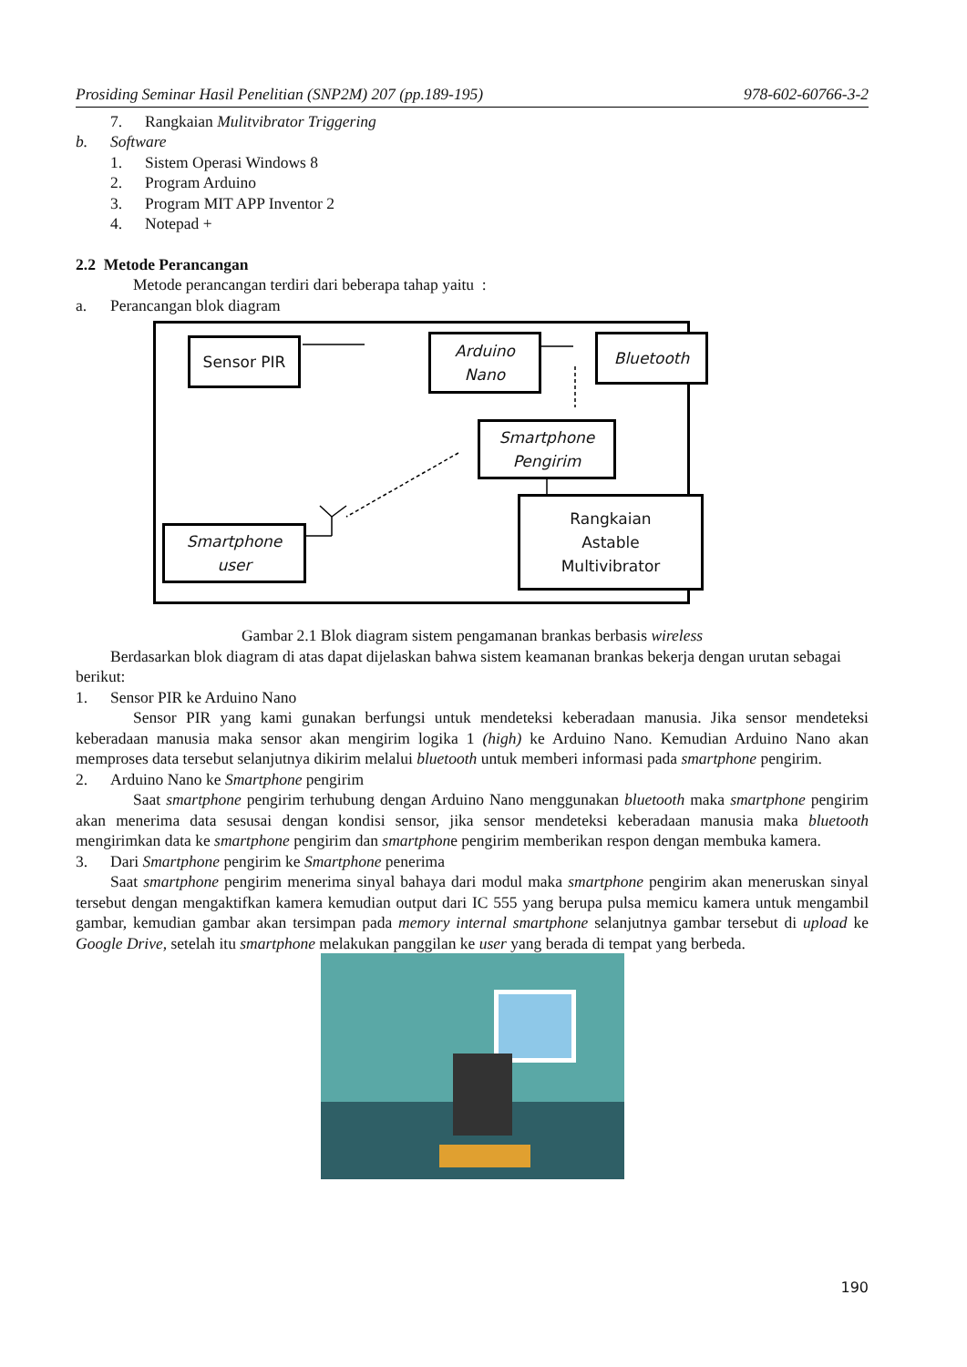Prosiding Seminar Hasil Penelitian (SNP2M) 207 (pp.189-195) 978-602-60766-3-2
7. Rangkaian Mulitvibrator Triggering
b. Software
1. Sistem Operasi Windows 8
2. Program Arduino
3. Program MIT APP Inventor 2
4. Notepad +
2.2 Metode Perancangan
Metode perancangan terdiri dari beberapa tahap yaitu :
a. Perancangan blok diagram
Sensor PIR
Arduino
Nano
Bluetooth
Smartphone
Pengirim
Smartphone
user
Rangkaian
Astable
Multivibrator
Gambar 2.1 Blok diagram sistem pengamanan brankas berbasis wireless
Berdasarkan blok diagram di atas dapat dijelaskan bahwa sistem keamanan brankas bekerja dengan urutan sebagai berikut:
1. Sensor PIR ke Arduino Nano
Sensor PIR yang kami gunakan berfungsi untuk mendeteksi keberadaan manusia. Jika sensor mendeteksi keberadaan manusia maka sensor akan mengirim logika 1 (high) ke Arduino Nano. Kemudian Arduino Nano akan memproses data tersebut selanjutnya dikirim melalui bluetooth untuk memberi informasi pada smartphone pengirim.
2. Arduino Nano ke Smartphone pengirim
Saat smartphone pengirim terhubung dengan Arduino Nano menggunakan bluetooth maka smartphone pengirim akan menerima data sesusai dengan kondisi sensor, jika sensor mendeteksi keberadaan manusia maka bluetooth mengirimkan data ke smartphone pengirim dan smartphone pengirim memberikan respon dengan membuka kamera.
3. Dari Smartphone pengirim ke Smartphone penerima
Saat smartphone pengirim menerima sinyal bahaya dari modul maka smartphone pengirim akan meneruskan sinyal tersebut dengan mengaktifkan kamera kemudian output dari IC 555 yang berupa pulsa memicu kamera untuk mengambil gambar, kemudian gambar akan tersimpan pada memory internal smartphone selanjutnya gambar tersebut di upload ke Google Drive, setelah itu smartphone melakukan panggilan ke user yang berada di tempat yang berbeda.
190